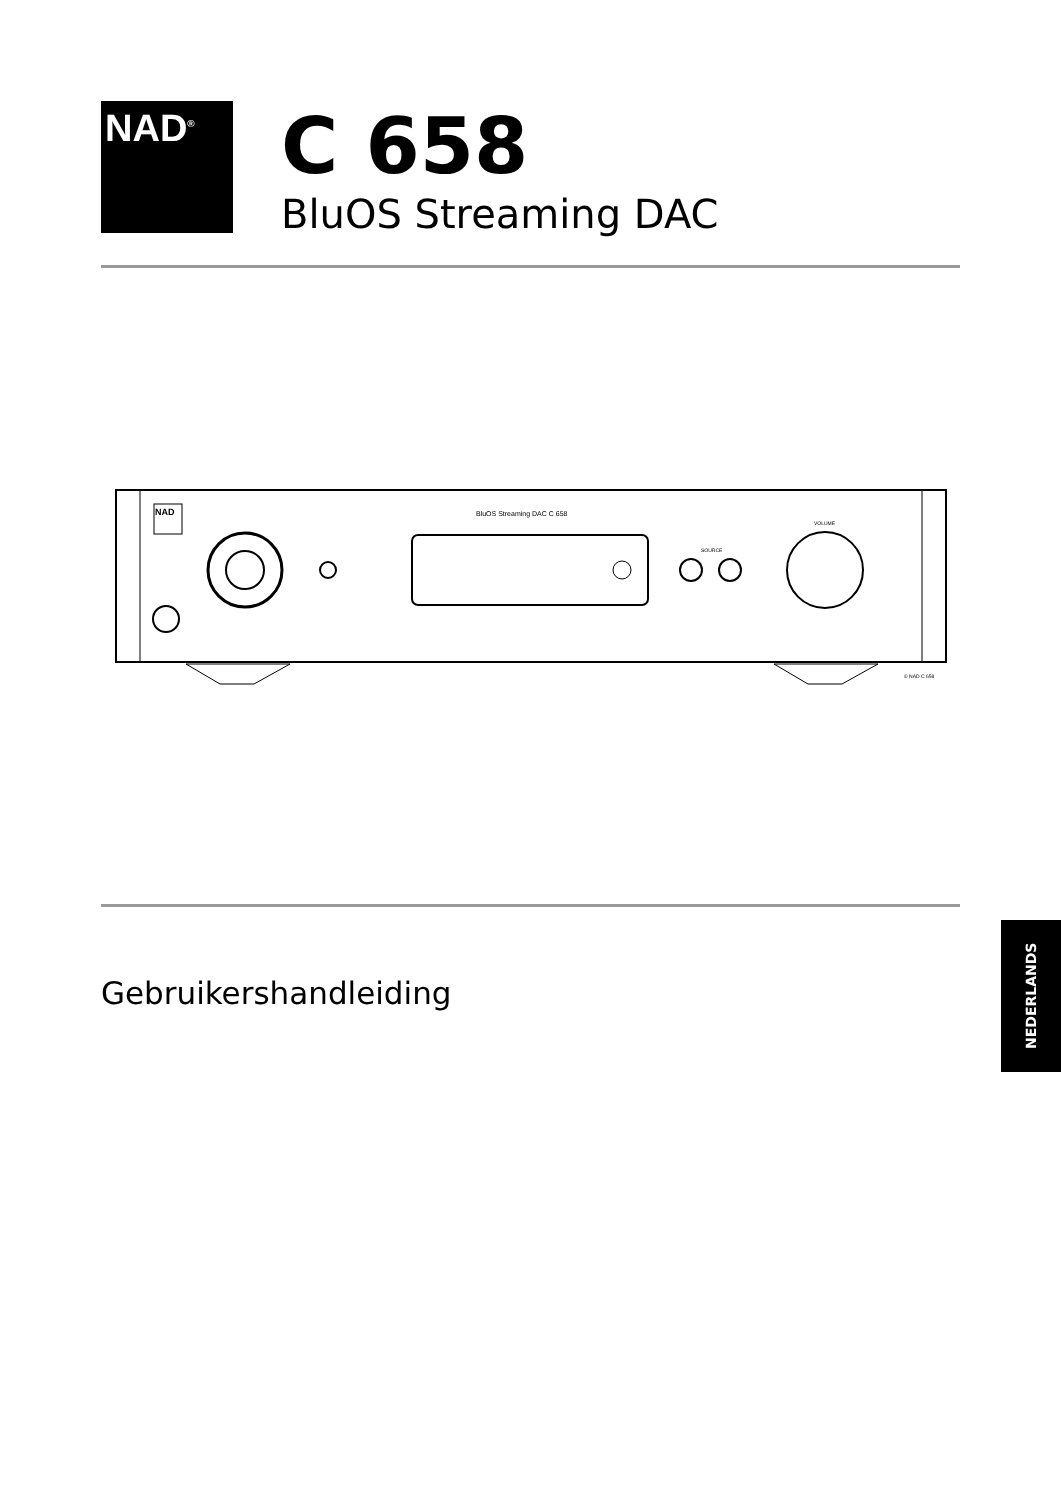NAD<sup>®</sup>
C 658
BluOS Streaming DAC
NAD
BluOS Streaming DAC C 658
SOURCE
VOLUME
© NAD C 658
Gebruikershandleiding
NEDERLANDS